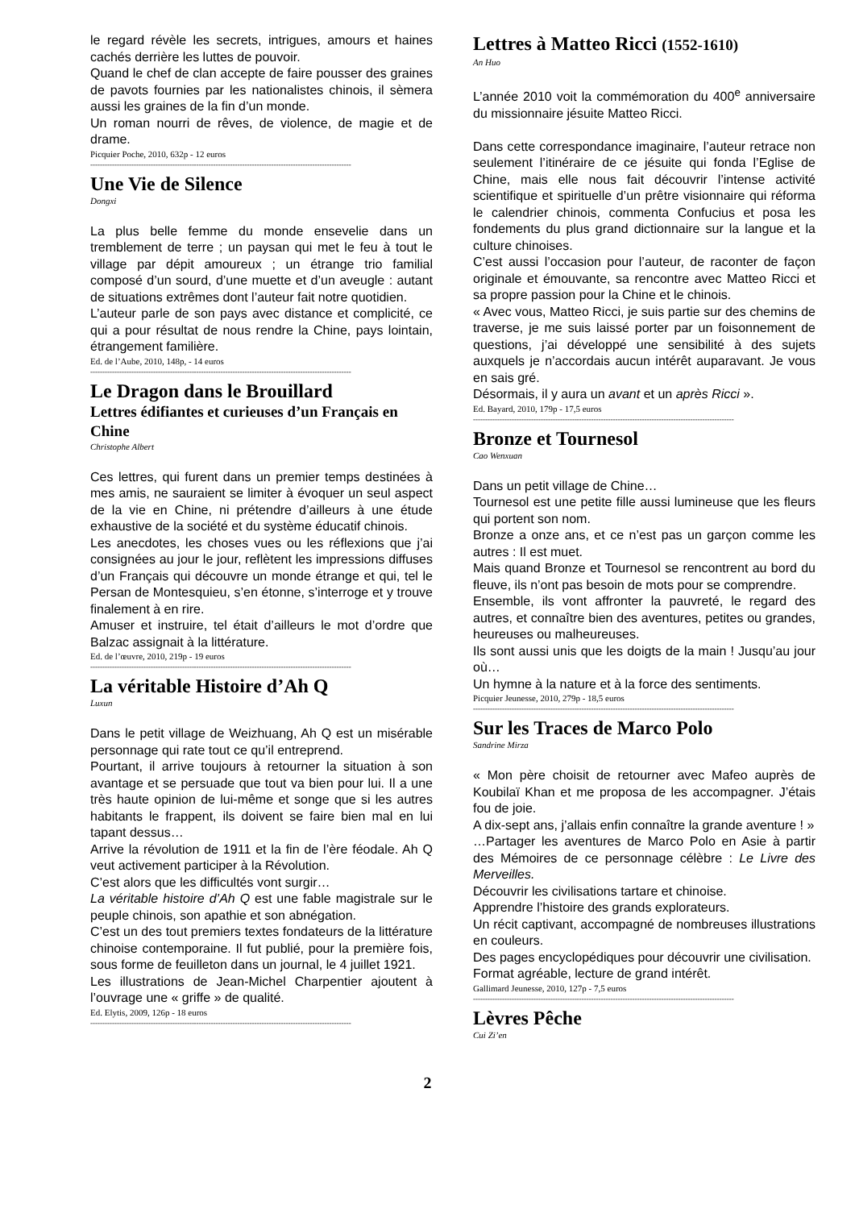le regard révèle les secrets, intrigues, amours et haines cachés derrière les luttes de pouvoir.
Quand le chef de clan accepte de faire pousser des graines de pavots fournies par les nationalistes chinois, il sèmera aussi les graines de la fin d’un monde.
Un roman nourri de rêves, de violence, de magie et de drame.
Picquier Poche, 2010, 632p - 12 euros
------------------------------------------------------------------------------------------------------------
Une Vie de Silence
Dongxi
La plus belle femme du monde ensevelie dans un tremblement de terre ; un paysan qui met le feu à tout le village par dépit amoureux ; un étrange trio familial composé d’un sourd, d’une muette et d’un aveugle : autant de situations extrêmes dont l’auteur fait notre quotidien.
L’auteur parle de son pays avec distance et complicité, ce qui a pour résultat de nous rendre la Chine, pays lointain, étrangement familière.
Ed. de l’Aube, 2010, 148p, - 14 euros
------------------------------------------------------------------------------------------------------------
Le Dragon dans le Brouillard
Lettres édifiantes et curieuses d’un Français en Chine
Christophe Albert
Ces lettres, qui furent dans un premier temps destinées à mes amis, ne sauraient se limiter à évoquer un seul aspect de la vie en Chine, ni prétendre d’ailleurs à une étude exhaustive de la société et du système éducatif chinois.
Les anecdotes, les choses vues ou les réflexions que j’ai consignées au jour le jour, reflètent les impressions diffuses d’un Français qui découvre un monde étrange et qui, tel le Persan de Montesquieu, s’en étonne, s’interroge et y trouve finalement à en rire.
Amuser et instruire, tel était d’ailleurs le mot d’ordre que Balzac assignait à la littérature.
Ed. de l’œuvre, 2010, 219p - 19 euros
------------------------------------------------------------------------------------------------------------
La véritable Histoire d’Ah Q
Luxun
Dans le petit village de Weizhuang, Ah Q est un misérable personnage qui rate tout ce qu’il entreprend.
Pourtant, il arrive toujours à retourner la situation à son avantage et se persuade que tout va bien pour lui. Il a une très haute opinion de lui-même et songe que si les autres habitants le frappent, ils doivent se faire bien mal en lui tapant dessus…
Arrive la révolution de 1911 et la fin de l’ère féodale. Ah Q veut activement participer à la Révolution.
C’est alors que les difficultés vont surgir…
La véritable histoire d’Ah Q est une fable magistrale sur le peuple chinois, son apathie et son abnégation.
C’est un des tout premiers textes fondateurs de la littérature chinoise contemporaine. Il fut publié, pour la première fois, sous forme de feuilleton dans un journal, le 4 juillet 1921.
Les illustrations de Jean-Michel Charpentier ajoutent à l’ouvrage une « griffe » de qualité.
Ed. Elytis, 2009, 126p - 18 euros
------------------------------------------------------------------------------------------------------------
Lettres à Matteo Ricci (1552-1610)
An Huo
L’année 2010 voit la commémoration du 400<sup>e</sup> anniversaire du missionnaire jésuite Matteo Ricci.
Dans cette correspondance imaginaire, l’auteur retrace non seulement l’itinéraire de ce jésuite qui fonda l’Eglise de Chine, mais elle nous fait découvrir l’intense activité scientifique et spirituelle d’un prêtre visionnaire qui réforma le calendrier chinois, commenta Confucius et posa les fondements du plus grand dictionnaire sur la langue et la culture chinoises.
C’est aussi l’occasion pour l’auteur, de raconter de façon originale et émouvante, sa rencontre avec Matteo Ricci et sa propre passion pour la Chine et le chinois.
« Avec vous, Matteo Ricci, je suis partie sur des chemins de traverse, je me suis laissé porter par un foisonnement de questions, j’ai développé une sensibilité à des sujets auxquels je n’accordais aucun intérêt auparavant. Je vous en sais gré.
Désormais, il y aura un avant et un après Ricci ».
Ed. Bayard, 2010, 179p - 17,5 euros
------------------------------------------------------------------------------------------------------------
Bronze et Tournesol
Cao Wenxuan
Dans un petit village de Chine…
Tournesol est une petite fille aussi lumineuse que les fleurs qui portent son nom.
Bronze a onze ans, et ce n’est pas un garçon comme les autres : Il est muet.
Mais quand Bronze et Tournesol se rencontrent au bord du fleuve, ils n’ont pas besoin de mots pour se comprendre.
Ensemble, ils vont affronter la pauvreté, le regard des autres, et connaître bien des aventures, petites ou grandes, heureuses ou malheureuses.
Ils sont aussi unis que les doigts de la main ! Jusqu’au jour où…
Un hymne à la nature et à la force des sentiments.
Picquier Jeunesse, 2010, 279p - 18,5 euros
------------------------------------------------------------------------------------------------------------
Sur les Traces de Marco Polo
Sandrine Mirza
« Mon père choisit de retourner avec Mafeo auprès de Koubilaï Khan et me proposa de les accompagner. J’étais fou de joie.
A dix-sept ans, j’allais enfin connaître la grande aventure ! »
…Partager les aventures de Marco Polo en Asie à partir des Mémoires de ce personnage célèbre : Le Livre des Merveilles.
Découvrir les civilisations tartare et chinoise.
Apprendre l’histoire des grands explorateurs.
Un récit captivant, accompagné de nombreuses illustrations en couleurs.
Des pages encyclopédiques pour découvrir une civilisation.
Format agréable, lecture de grand intérêt.
Gallimard Jeunesse, 2010, 127p - 7,5 euros
------------------------------------------------------------------------------------------------------------
Lèvres Pêche
Cui Zi’en
2